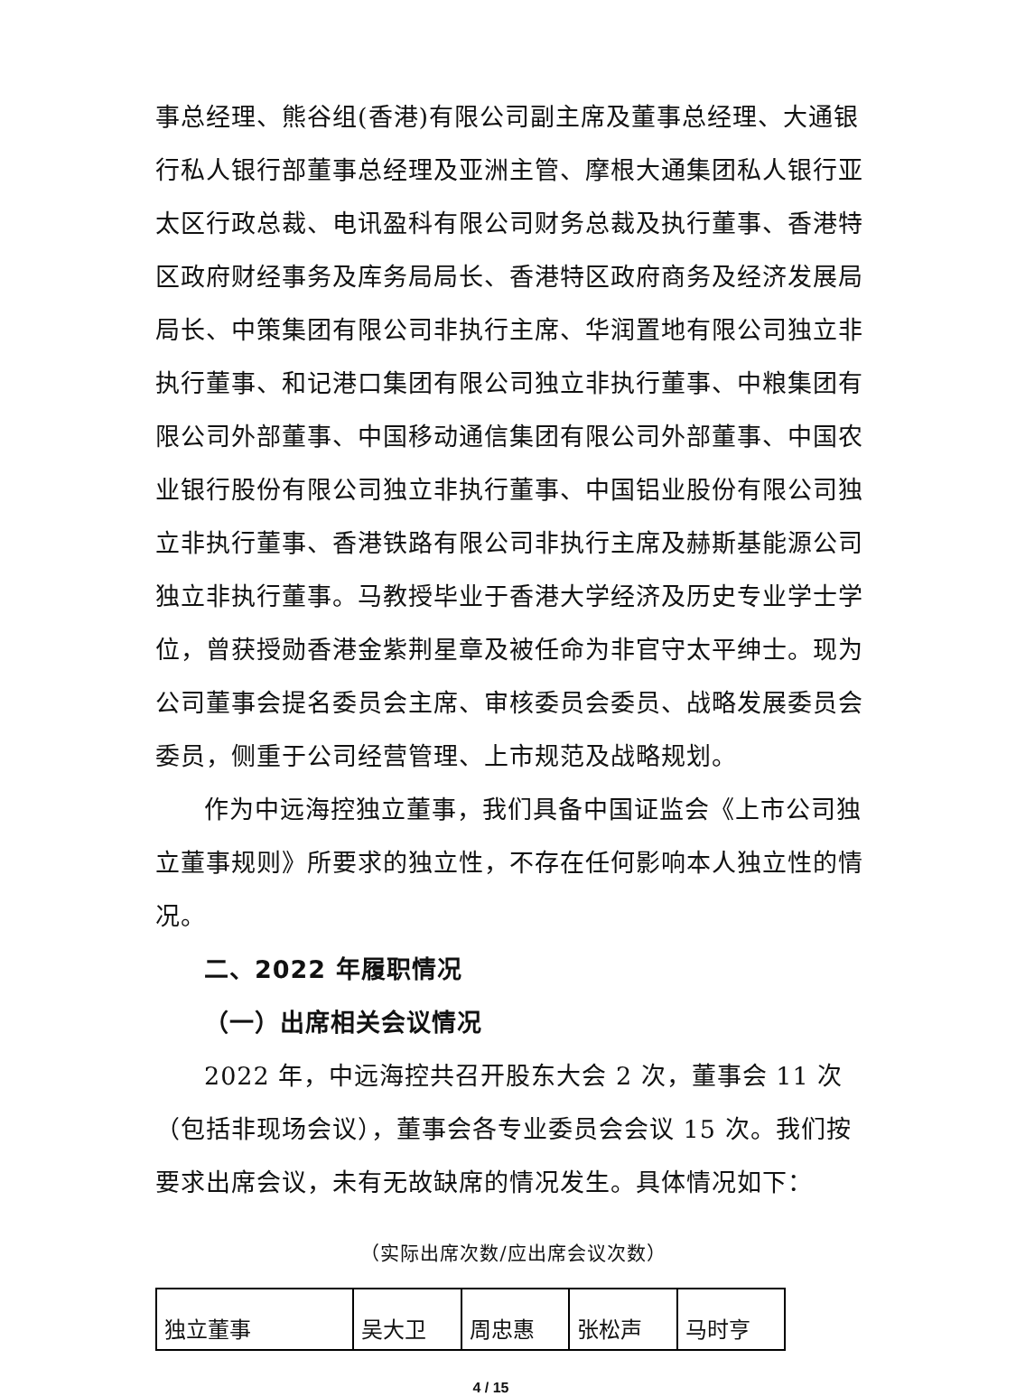事总经理、熊谷组(香港)有限公司副主席及董事总经理、大通银行私人银行部董事总经理及亚洲主管、摩根大通集团私人银行亚太区行政总裁、电讯盈科有限公司财务总裁及执行董事、香港特区政府财经事务及库务局局长、香港特区政府商务及经济发展局局长、中策集团有限公司非执行主席、华润置地有限公司独立非执行董事、和记港口集团有限公司独立非执行董事、中粮集团有限公司外部董事、中国移动通信集团有限公司外部董事、中国农业银行股份有限公司独立非执行董事、中国铝业股份有限公司独立非执行董事、香港铁路有限公司非执行主席及赫斯基能源公司独立非执行董事。马教授毕业于香港大学经济及历史专业学士学位，曾获授勋香港金紫荆星章及被任命为非官守太平绅士。现为公司董事会提名委员会主席、审核委员会委员、战略发展委员会委员，侧重于公司经营管理、上市规范及战略规划。
作为中远海控独立董事，我们具备中国证监会《上市公司独立董事规则》所要求的独立性，不存在任何影响本人独立性的情况。
二、2022 年履职情况
（一）出席相关会议情况
2022 年，中远海控共召开股东大会 2 次，董事会 11 次（包括非现场会议），董事会各专业委员会会议 15 次。我们按要求出席会议，未有无故缺席的情况发生。具体情况如下：
（实际出席次数/应出席会议次数）
| 独立董事 | 吴大卫 | 周忠惠 | 张松声 | 马时亨 |
4 / 15